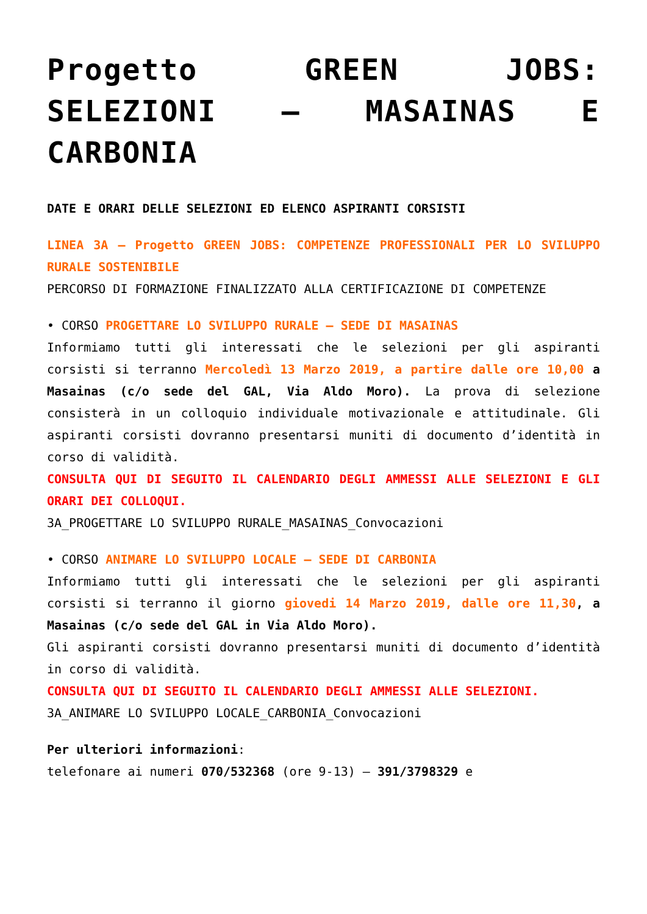Progetto GREEN JOBS: SELEZIONI – MASAINAS E CARBONIA
DATE E ORARI DELLE SELEZIONI ED ELENCO ASPIRANTI CORSISTI
LINEA 3A – Progetto GREEN JOBS: COMPETENZE PROFESSIONALI PER LO SVILUPPO RURALE SOSTENIBILE
PERCORSO DI FORMAZIONE FINALIZZATO ALLA CERTIFICAZIONE DI COMPETENZE
• CORSO PROGETTARE LO SVILUPPO RURALE – SEDE DI MASAINAS
Informiamo tutti gli interessati che le selezioni per gli aspiranti corsisti si terranno Mercoledì 13 Marzo 2019, a partire dalle ore 10,00 a Masainas (c/o sede del GAL, Via Aldo Moro). La prova di selezione consisterà in un colloquio individuale motivazionale e attitudinale. Gli aspiranti corsisti dovranno presentarsi muniti di documento d’identità in corso di validità.
CONSULTA QUI DI SEGUITO IL CALENDARIO DEGLI AMMESSI ALLE SELEZIONI E GLI ORARI DEI COLLOQUI.
3A_PROGETTARE LO SVILUPPO RURALE_MASAINAS_Convocazioni
• CORSO ANIMARE LO SVILUPPO LOCALE – SEDE DI CARBONIA
Informiamo tutti gli interessati che le selezioni per gli aspiranti corsisti si terranno il giorno giovedi 14 Marzo 2019, dalle ore 11,30, a Masainas (c/o sede del GAL in Via Aldo Moro).
Gli aspiranti corsisti dovranno presentarsi muniti di documento d’identità in corso di validità.
CONSULTA QUI DI SEGUITO IL CALENDARIO DEGLI AMMESSI ALLE SELEZIONI.
3A_ANIMARE LO SVILUPPO LOCALE_CARBONIA_Convocazioni
Per ulteriori informazioni:
telefonare ai numeri 070/532368 (ore 9-13) – 391/3798329 e